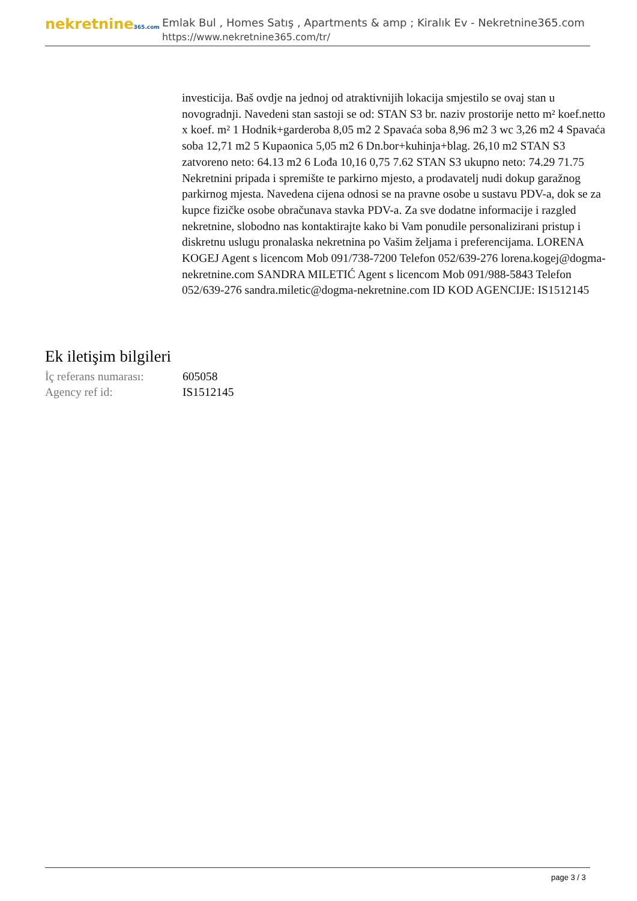nekretnine365.com
Emlak Bul , Homes Satış , Apartments & amp ; Kiralık Ev - Nekretnine365.com
https://www.nekretnine365.com/tr/
investicija. Baš ovdje na jednoj od atraktivnijih lokacija smjestilo se ovaj stan u novogradnji. Navedeni stan sastoji se od: STAN S3 br. naziv prostorije netto m² koef.netto x koef. m² 1 Hodnik+garderoba 8,05 m2 2 Spavaća soba 8,96 m2 3 wc 3,26 m2 4 Spavaća soba 12,71 m2 5 Kupaonica 5,05 m2 6 Dn.bor+kuhinja+blag. 26,10 m2 STAN S3 zatvoreno neto: 64.13 m2 6 Lođa 10,16 0,75 7.62 STAN S3 ukupno neto: 74.29 71.75 Nekretnini pripada i spremište te parkirno mjesto, a prodavatelj nudi dokup garažnog parkirnog mjesta. Navedena cijena odnosi se na pravne osobe u sustavu PDV-a, dok se za kupce fizičke osobe obračunava stavka PDV-a. Za sve dodatne informacije i razgled nekretnine, slobodno nas kontaktirajte kako bi Vam ponudile personalizirani pristup i diskretnu uslugu pronalaska nekretnina po Vašim željama i preferencijama. LORENA KOGEJ Agent s licencom Mob 091/738-7200 Telefon 052/639-276 lorena.kogej@dogma-nekretnine.com SANDRA MILETIĆ Agent s licencom Mob 091/988-5843 Telefon 052/639-276 sandra.miletic@dogma-nekretnine.com ID KOD AGENCIJE: IS1512145
Ek iletişim bilgileri
| İç referans numarası: | 605058 |
| Agency ref id: | IS1512145 |
page 3 / 3